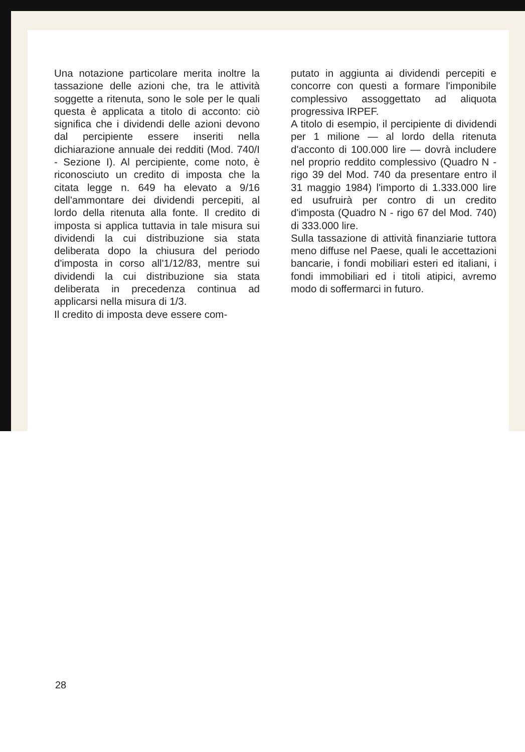Una notazione particolare merita inoltre la tassazione delle azioni che, tra le attività soggette a ritenuta, sono le sole per le quali questa è applicata a titolo di acconto: ciò significa che i dividendi delle azioni devono dal percipiente essere inseriti nella dichiarazione annuale dei redditi (Mod. 740/I - Sezione I). Al percipiente, come noto, è riconosciuto un credito di imposta che la citata legge n. 649 ha elevato a 9/16 dell'ammontare dei dividendi percepiti, al lordo della ritenuta alla fonte. Il credito di imposta si applica tuttavia in tale misura sui dividendi la cui distribuzione sia stata deliberata dopo la chiusura del periodo d'imposta in corso all'1/12/83, mentre sui dividendi la cui distribuzione sia stata deliberata in precedenza continua ad applicarsi nella misura di 1/3.
Il credito di imposta deve essere com-
putato in aggiunta ai dividendi percepiti e concorre con questi a formare l'imponibile complessivo assoggettato ad aliquota progressiva IRPEF.
A titolo di esempio, il percipiente di dividendi per 1 milione — al lordo della ritenuta d'acconto di 100.000 lire — dovrà includere nel proprio reddito complessivo (Quadro N - rigo 39 del Mod. 740 da presentare entro il 31 maggio 1984) l'importo di 1.333.000 lire ed usufruirà per contro di un credito d'imposta (Quadro N - rigo 67 del Mod. 740) di 333.000 lire.
Sulla tassazione di attività finanziarie tuttora meno diffuse nel Paese, quali le accettazioni bancarie, i fondi mobiliari esteri ed italiani, i fondi immobiliari ed i titoli atipici, avremo modo di soffermarci in futuro.
28